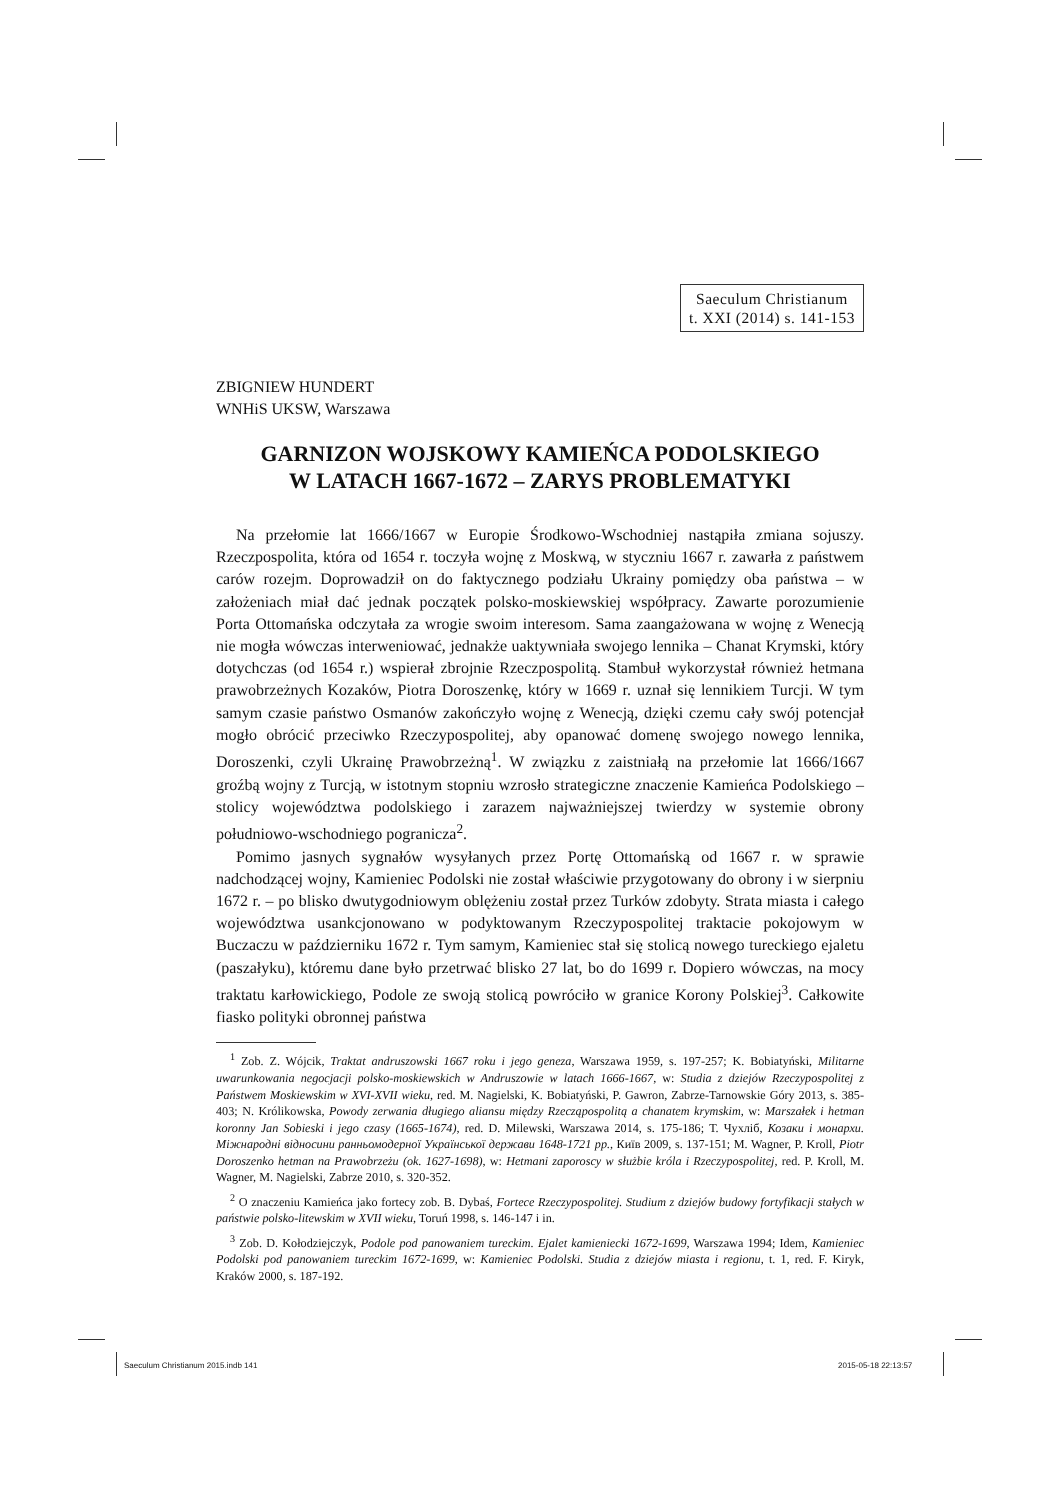Saeculum Christianum
t. XXI (2014) s. 141-153
ZBIGNIEW HUNDERT
WNHiS UKSW, Warszawa
GARNIZON WOJSKOWY KAMIEŃCA PODOLSKIEGO
W LATACH 1667-1672 – ZARYS PROBLEMATYKI
Na przełomie lat 1666/1667 w Europie Środkowo-Wschodniej nastąpiła zmiana sojuszy. Rzeczpospolita, która od 1654 r. toczyła wojnę z Moskwą, w styczniu 1667 r. zawarła z państwem carów rozejm. Doprowadził on do faktycznego podziału Ukrainy pomiędzy oba państwa – w założeniach miał dać jednak początek polsko-moskiewskiej współpracy. Zawarte porozumienie Porta Ottomańska odczytała za wrogie swoim interesom. Sama zaangażowana w wojnę z Wenecją nie mogła wówczas interweniować, jednakże uaktywniała swojego lennika – Chanat Krymski, który dotychczas (od 1654 r.) wspierał zbrojnie Rzeczpospolitą. Stambuł wykorzystał również hetmana prawobrzeżnych Kozaków, Piotra Doroszenkę, który w 1669 r. uznał się lennikiem Turcji. W tym samym czasie państwo Osmanów zakończyło wojnę z Wenecją, dzięki czemu cały swój potencjał mogło obrócić przeciwko Rzeczypospolitej, aby opanować domenę swojego nowego lennika, Doroszenki, czyli Ukrainę Prawobrzeżną<sup>1</sup>. W związku z zaistniałą na przełomie lat 1666/1667 groźbą wojny z Turcją, w istotnym stopniu wzrosło strategiczne znaczenie Kamieńca Podolskiego – stolicy województwa podolskiego i zarazem najważniejszej twierdzy w systemie obrony południowo-wschodniego pogranicza<sup>2</sup>.
Pomimo jasnych sygnałów wysyłanych przez Portę Ottomańską od 1667 r. w sprawie nadchodzącej wojny, Kamieniec Podolski nie został właściwie przygotowany do obrony i w sierpniu 1672 r. – po blisko dwutygodniowym oblężeniu został przez Turków zdobyty. Strata miasta i całego województwa usankcjonowano w podyktowanym Rzeczypospolitej traktacie pokojowym w Buczaczu w październiku 1672 r. Tym samym, Kamieniec stał się stolicą nowego tureckiego ejaletu (paszałyku), któremu dane było przetrwać blisko 27 lat, bo do 1699 r. Dopiero wówczas, na mocy traktatu karłowickiego, Podole ze swoją stolicą powróciło w granice Korony Polskiej<sup>3</sup>. Całkowite fiasko polityki obronnej państwa
<sup>1</sup> Zob. Z. Wójcik, Traktat andruszowski 1667 roku i jego geneza, Warszawa 1959, s. 197-257; K. Bobiatyński, Militarne uwarunkowania negocjacji polsko-moskiewskich w Andruszowie w latach 1666-1667, w: Studia z dziejów Rzeczypospolitej z Państwem Moskiewskim w XVI-XVII wieku, red. M. Nagielski, K. Bobiatyński, P. Gawron, Zabrze-Tarnowskie Góry 2013, s. 385-403; N. Królikowska, Powody zerwania długiego aliansu między Rzecząpospolitą a chanatem krymskim, w: Marszałek i hetman koronny Jan Sobieski i jego czasy (1665-1674), red. D. Milewski, Warszawa 2014, s. 175-186; Т. Чухліб, Козаки і монархи. Міжнародні відносини ранньомодерної Української держави 1648-1721 рр., Київ 2009, s. 137-151; M. Wagner, P. Kroll, Piotr Doroszenko hetman na Prawobrzeżu (ok. 1627-1698), w: Hetmani zaporoscy w służbie króla i Rzeczypospolitej, red. P. Kroll, M. Wagner, M. Nagielski, Zabrze 2010, s. 320-352.
<sup>2</sup> O znaczeniu Kamieńca jako fortecy zob. B. Dybaś, Fortece Rzeczypospolitej. Studium z dziejów budowy fortyfikacji stałych w państwie polsko-litewskim w XVII wieku, Toruń 1998, s. 146-147 i in.
<sup>3</sup> Zob. D. Kołodziejczyk, Podole pod panowaniem tureckim. Ejalet kamieniecki 1672-1699, Warszawa 1994; Idem, Kamieniec Podolski pod panowaniem tureckim 1672-1699, w: Kamieniec Podolski. Studia z dziejów miasta i regionu, t. 1, red. F. Kiryk, Kraków 2000, s. 187-192.
Saeculum Christianum 2015.indb 141
2015-05-18 22:13:57